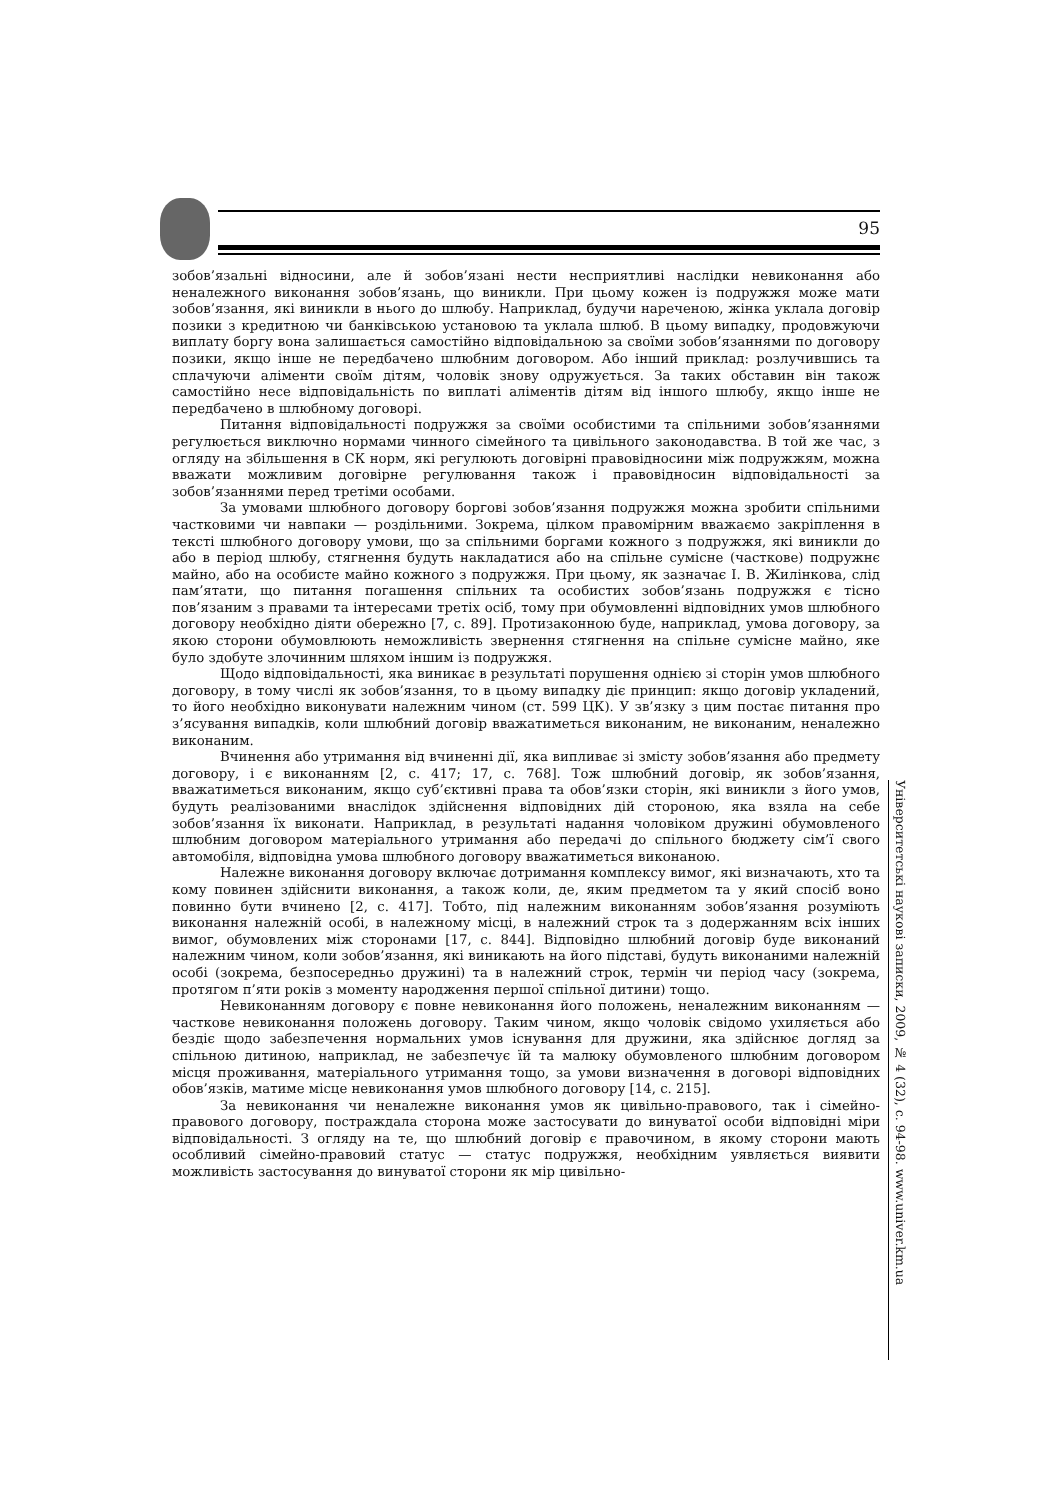95
зобов’язальні відносини, але й зобов’язані нести несприятливі наслідки невиконання або неналежного виконання зобов’язань, що виникли. При цьому кожен із подружжя може мати зобов’язання, які виникли в нього до шлюбу. Наприклад, будучи нареченою, жінка уклала договір позики з кредитною чи банківською установою та уклала шлюб. В цьому випадку, продовжуючи виплату боргу вона залишається самостійно відповідальною за своїми зобов’язаннями по договору позики, якщо інше не передбачено шлюбним договором. Або інший приклад: розлучившись та сплачуючи аліменти своїм дітям, чоловік знову одружується. За таких обставин він також самостійно несе відповідальність по виплаті аліментів дітям від іншого шлюбу, якщо інше не передбачено в шлюбному договорі.
Питання відповідальності подружжя за своїми особистими та спільними зобов’язаннями регулюється виключно нормами чинного сімейного та цивільного законодавства. В той же час, з огляду на збільшення в СК норм, які регулюють договірні правовідносини між подружжям, можна вважати можливим договірне регулювання також і правовідносин відповідальності за зобов’язаннями перед третіми особами.
За умовами шлюбного договору боргові зобов’язання подружжя можна зробити спільними частковими чи навпаки — роздільними. Зокрема, цілком правомірним вважаємо закріплення в тексті шлюбного договору умови, що за спільними боргами кожного з подружжя, які виникли до або в період шлюбу, стягнення будуть накладатися або на спільне сумісне (часткове) подружнє майно, або на особисте майно кожного з подружжя. При цьому, як зазначає І. В. Жилінкова, слід пам’ятати, що питання погашення спільних та особистих зобов’язань подружжя є тісно пов’язаним з правами та інтересами третіх осіб, тому при обумовленні відповідних умов шлюбного договору необхідно діяти обережно [7, с. 89]. Протизаконною буде, наприклад, умова договору, за якою сторони обумовлюють неможливість звернення стягнення на спільне сумісне майно, яке було здобуте злочинним шляхом іншим із подружжя.
Щодо відповідальності, яка виникає в результаті порушення однією зі сторін умов шлюбного договору, в тому числі як зобов’язання, то в цьому випадку діє принцип: якщо договір укладений, то його необхідно виконувати належним чином (ст. 599 ЦК). У зв’язку з цим постає питання про з’ясування випадків, коли шлюбний договір вважатиметься виконаним, не виконаним, неналежно виконаним.
Вчинення або утримання від вчиненні дії, яка випливає зі змісту зобов’язання або предмету договору, і є виконанням [2, с. 417; 17, с. 768]. Тож шлюбний договір, як зобов’язання, вважатиметься виконаним, якщо суб’єктивні права та обов’язки сторін, які виникли з його умов, будуть реалізованими внаслідок здійснення відповідних дій стороною, яка взяла на себе зобов’язання їх виконати. Наприклад, в результаті надання чоловіком дружині обумовленого шлюбним договором матеріального утримання або передачі до спільного бюджету сім’ї свого автомобіля, відповідна умова шлюбного договору вважатиметься виконаною.
Належне виконання договору включає дотримання комплексу вимог, які визначають, хто та кому повинен здійснити виконання, а також коли, де, яким предметом та у який спосіб воно повинно бути вчинено [2, с. 417]. Тобто, під належним виконанням зобов’язання розуміють виконання належній особі, в належному місці, в належний строк та з додержанням всіх інших вимог, обумовлених між сторонами [17, с. 844]. Відповідно шлюбний договір буде виконаний належним чином, коли зобов’язання, які виникають на його підставі, будуть виконаними належній особі (зокрема, безпосередньо дружині) та в належний строк, термін чи період часу (зокрема, протягом п’яти років з моменту народження першої спільної дитини) тощо.
Невиконанням договору є повне невиконання його положень, неналежним виконанням — часткове невиконання положень договору. Таким чином, якщо чоловік свідомо ухиляється або бездіє щодо забезпечення нормальних умов існування для дружини, яка здійснює догляд за спільною дитиною, наприклад, не забезпечує їй та малюку обумовленого шлюбним договором місця проживання, матеріального утримання тощо, за умови визначення в договорі відповідних обов’язків, матиме місце невиконання умов шлюбного договору [14, с. 215].
За невиконання чи неналежне виконання умов як цивільно-правового, так і сімейно-правового договору, постраждала сторона може застосувати до винуватої особи відповідні міри відповідальності. З огляду на те, що шлюбний договір є правочином, в якому сторони мають особливий сімейно-правовий статус — статус подружжя, необхідним уявляється виявити можливість застосування до винуватої сторони як мір цивільно-
Університетські наукові записки, 2009, № 4 (32), с. 94-98. www.univer.km.ua